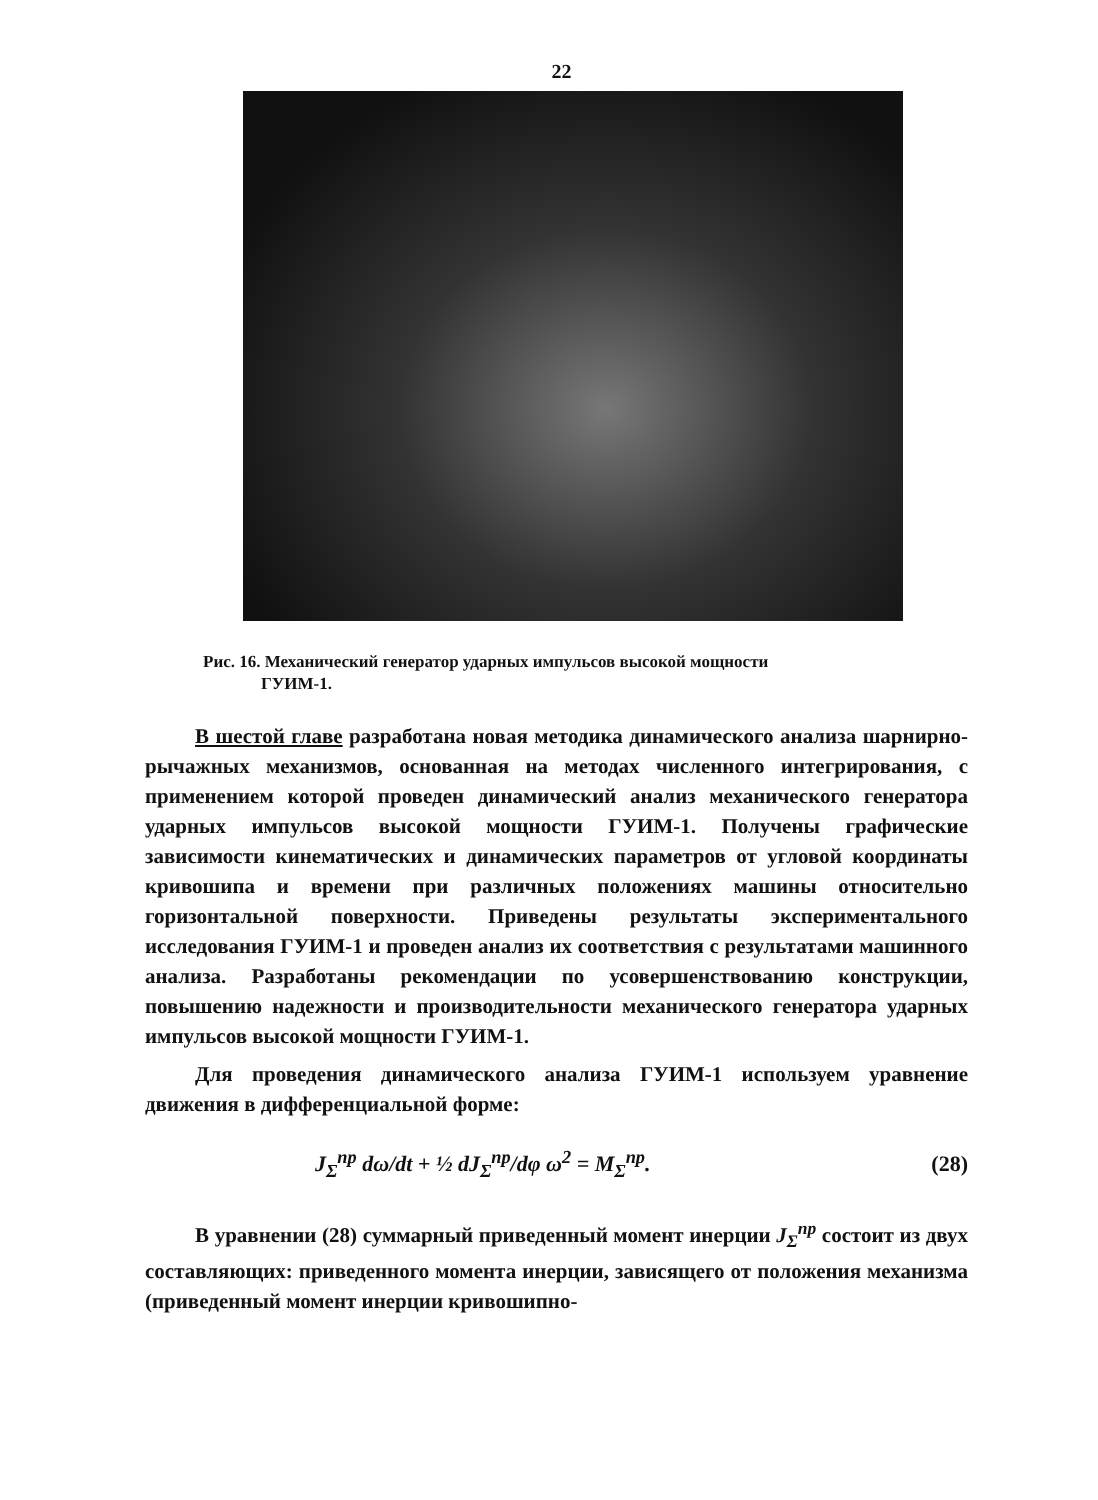22
Рис. 16. Механический генератор ударных импульсов высокой мощности
ГУИМ-1.
В шестой главе разработана новая методика динамического анализа шарнирно-рычажных механизмов, основанная на методах численного интегрирования, с применением которой проведен динамический анализ механического генератора ударных импульсов высокой мощности ГУИМ-1. Получены графические зависимости кинематических и динамических параметров от угловой координаты кривошипа и времени при различных положениях машины относительно горизонтальной поверхности. Приведены результаты экспериментального исследования ГУИМ-1 и проведен анализ их соответствия с результатами машинного анализа. Разработаны рекомендации по усовершенствованию конструкции, повышению надежности и производительности механического генератора ударных импульсов высокой мощности ГУИМ-1.
Для проведения динамического анализа ГУИМ-1 используем уравнение движения в дифференциальной форме:
J<sub>Σ</sub><sup>пр</sup> dω/dt + ½ dJ<sub>Σ</sub><sup>пр</sup>/dφ ω<sup>2</sup> = M<sub>Σ</sub><sup>пр</sup>. (28)
В уравнении (28) суммарный приведенный момент инерции J<sub>Σ</sub><sup>пр</sup> состоит из двух составляющих: приведенного момента инерции, зависящего от положения механизма (приведенный момент инерции кривошипно-